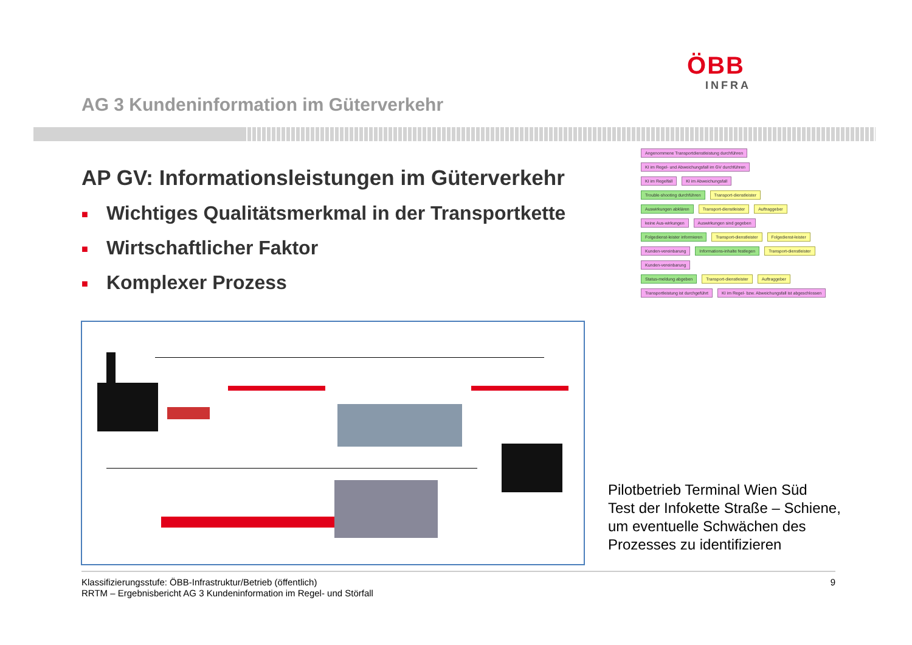ÖBB
INFRA
AG 3 Kundeninformation im Güterverkehr
AP GV: Informationsleistungen im Güterverkehr
■ Wichtiges Qualitätsmerkmal in der Transportkette
■ Wirtschaftlicher Faktor
■ Komplexer Prozess
Angenommene Transportdienstleistung durchführen KI im Regel- und Abweichungsfall im GV durchführen
KI im Regelfall KI im Abweichungsfall
Trouble-shooting durchführen Transport-dienstleister
Auswirkungen abklären Transport-dienstleister Auftraggeber
keine Aus-wirkungen Auswirkungen sind gegeben
Folgedienst-leister informieren Transport-dienstleister Folgedienst-leister
Kunden-vereinbarung Informations-inhalte festlegen Transport-dienstleister Kunden-vereinbarung
Status-meldung abgeben Transport-dienstleister Auftraggeber
Transportleistung ist durchgeführt KI im Regel- bzw. Abweichungsfall ist abgeschlossen
Pilotbetrieb Terminal Wien Süd
Test der Infokette Straße – Schiene,
um eventuelle Schwächen des
Prozesses zu identifizieren
Klassifizierungsstufe: ÖBB-Infrastruktur/Betrieb (öffentlich)
RRTM – Ergebnisbericht AG 3 Kundeninformation im Regel- und Störfall
9